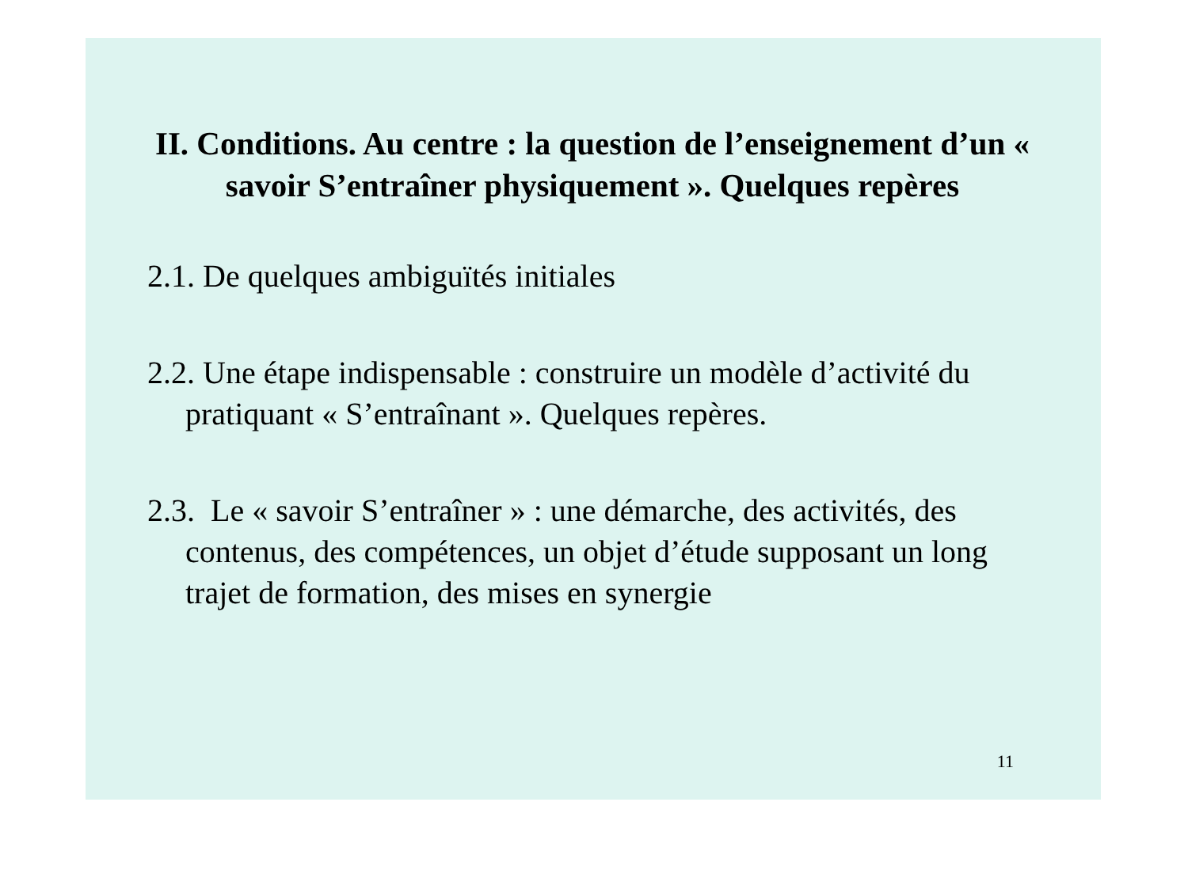II. Conditions. Au centre : la question de l’enseignement d’un « savoir S’entraîner physiquement ». Quelques repères
2.1. De quelques ambiguïtés initiales
2.2. Une étape indispensable : construire un modèle d’activité du pratiquant « S’entraînant ». Quelques repères.
2.3. Le « savoir S’entraîner » : une démarche, des activités, des contenus, des compétences, un objet d’étude supposant un long trajet de formation, des mises en synergie
11